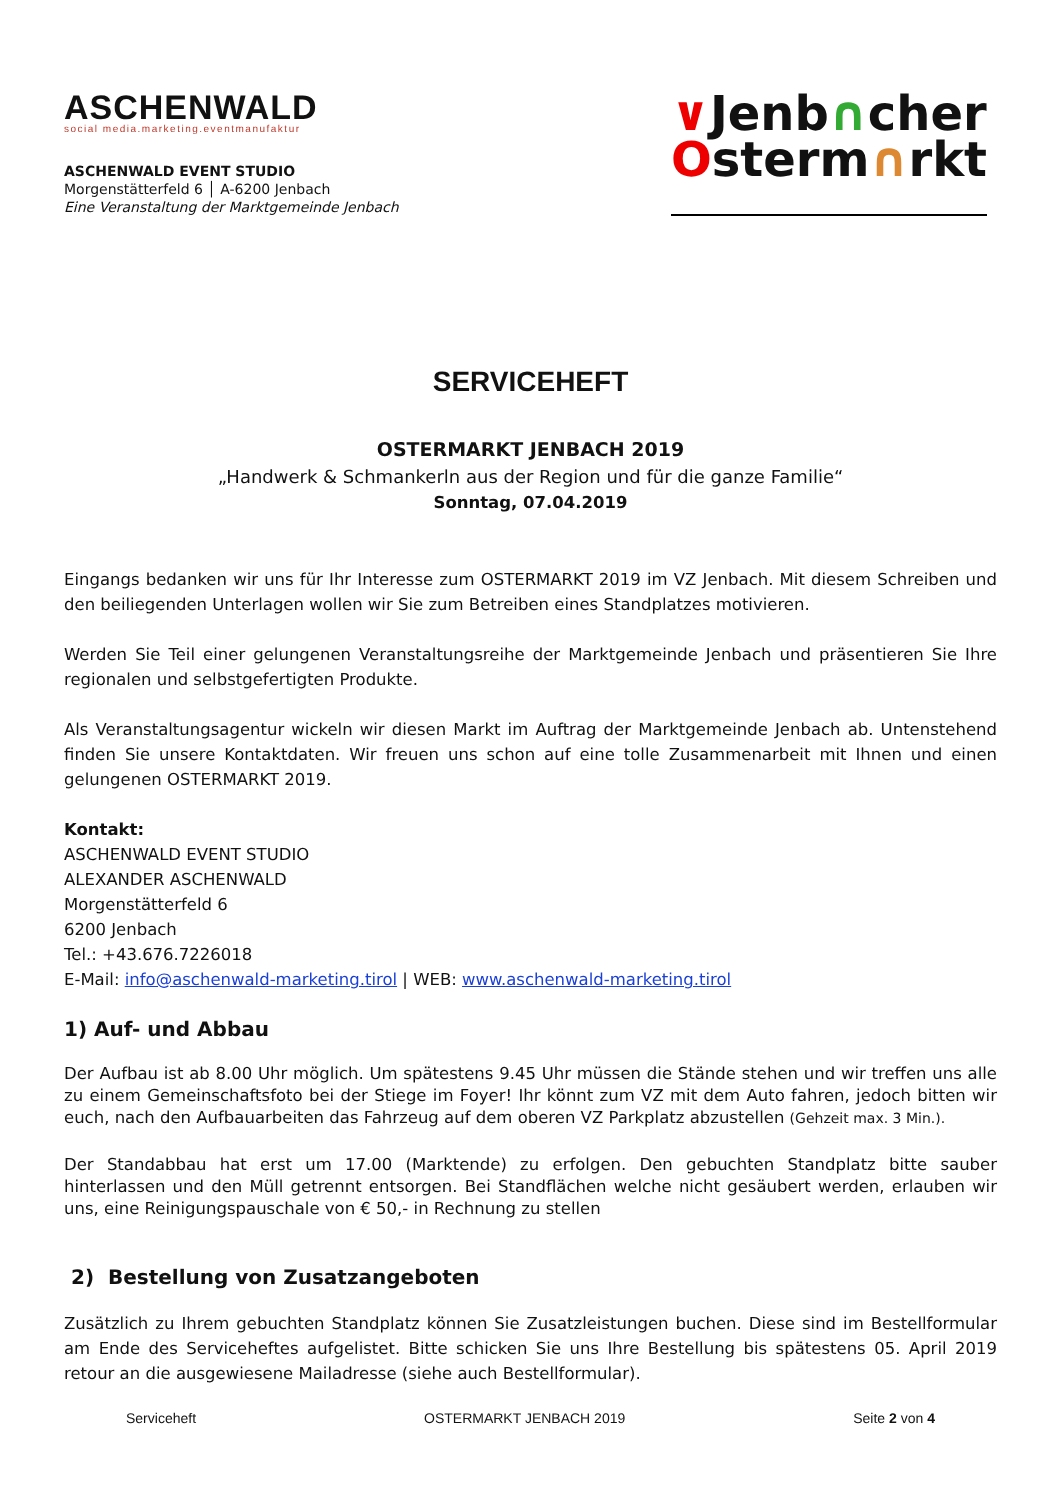ASCHENWALD
social media.marketing.eventmanufaktur
ASCHENWALD EVENT STUDIO
Morgenstätterfeld 6 │ A-6200 Jenbach
Eine Veranstaltung der Marktgemeinde Jenbach
∨Jenb∩cher
Osterm∩rkt
SERVICEHEFT
OSTERMARKT JENBACH 2019
„Handwerk & Schmankerln aus der Region und für die ganze Familie“
Sonntag, 07.04.2019
Eingangs bedanken wir uns für Ihr Interesse zum OSTERMARKT 2019 im VZ Jenbach. Mit diesem Schreiben und den beiliegenden Unterlagen wollen wir Sie zum Betreiben eines Standplatzes motivieren.
Werden Sie Teil einer gelungenen Veranstaltungsreihe der Marktgemeinde Jenbach und präsentieren Sie Ihre regionalen und selbstgefertigten Produkte.
Als Veranstaltungsagentur wickeln wir diesen Markt im Auftrag der Marktgemeinde Jenbach ab. Untenstehend finden Sie unsere Kontaktdaten. Wir freuen uns schon auf eine tolle Zusammenarbeit mit Ihnen und einen gelungenen OSTERMARKT 2019.
Kontakt:
ASCHENWALD EVENT STUDIO
ALEXANDER ASCHENWALD
Morgenstätterfeld 6
6200 Jenbach
Tel.: +43.676.7226018
E-Mail: info@aschenwald-marketing.tirol | WEB: www.aschenwald-marketing.tirol
1) Auf- und Abbau
Der Aufbau ist ab 8.00 Uhr möglich. Um spätestens 9.45 Uhr müssen die Stände stehen und wir treffen uns alle zu einem Gemeinschaftsfoto bei der Stiege im Foyer! Ihr könnt zum VZ mit dem Auto fahren, jedoch bitten wir euch, nach den Aufbauarbeiten das Fahrzeug auf dem oberen VZ Parkplatz abzustellen (Gehzeit max. 3 Min.).
Der Standabbau hat erst um 17.00 (Marktende) zu erfolgen. Den gebuchten Standplatz bitte sauber hinterlassen und den Müll getrennt entsorgen. Bei Standflächen welche nicht gesäubert werden, erlauben wir uns, eine Reinigungspauschale von € 50,- in Rechnung zu stellen
2) Bestellung von Zusatzangeboten
Zusätzlich zu Ihrem gebuchten Standplatz können Sie Zusatzleistungen buchen. Diese sind im Bestellformular am Ende des Serviceheftes aufgelistet. Bitte schicken Sie uns Ihre Bestellung bis spätestens 05. April 2019 retour an die ausgewiesene Mailadresse (siehe auch Bestellformular).
Serviceheft OSTERMARKT JENBACH 2019 Seite 2 von 4